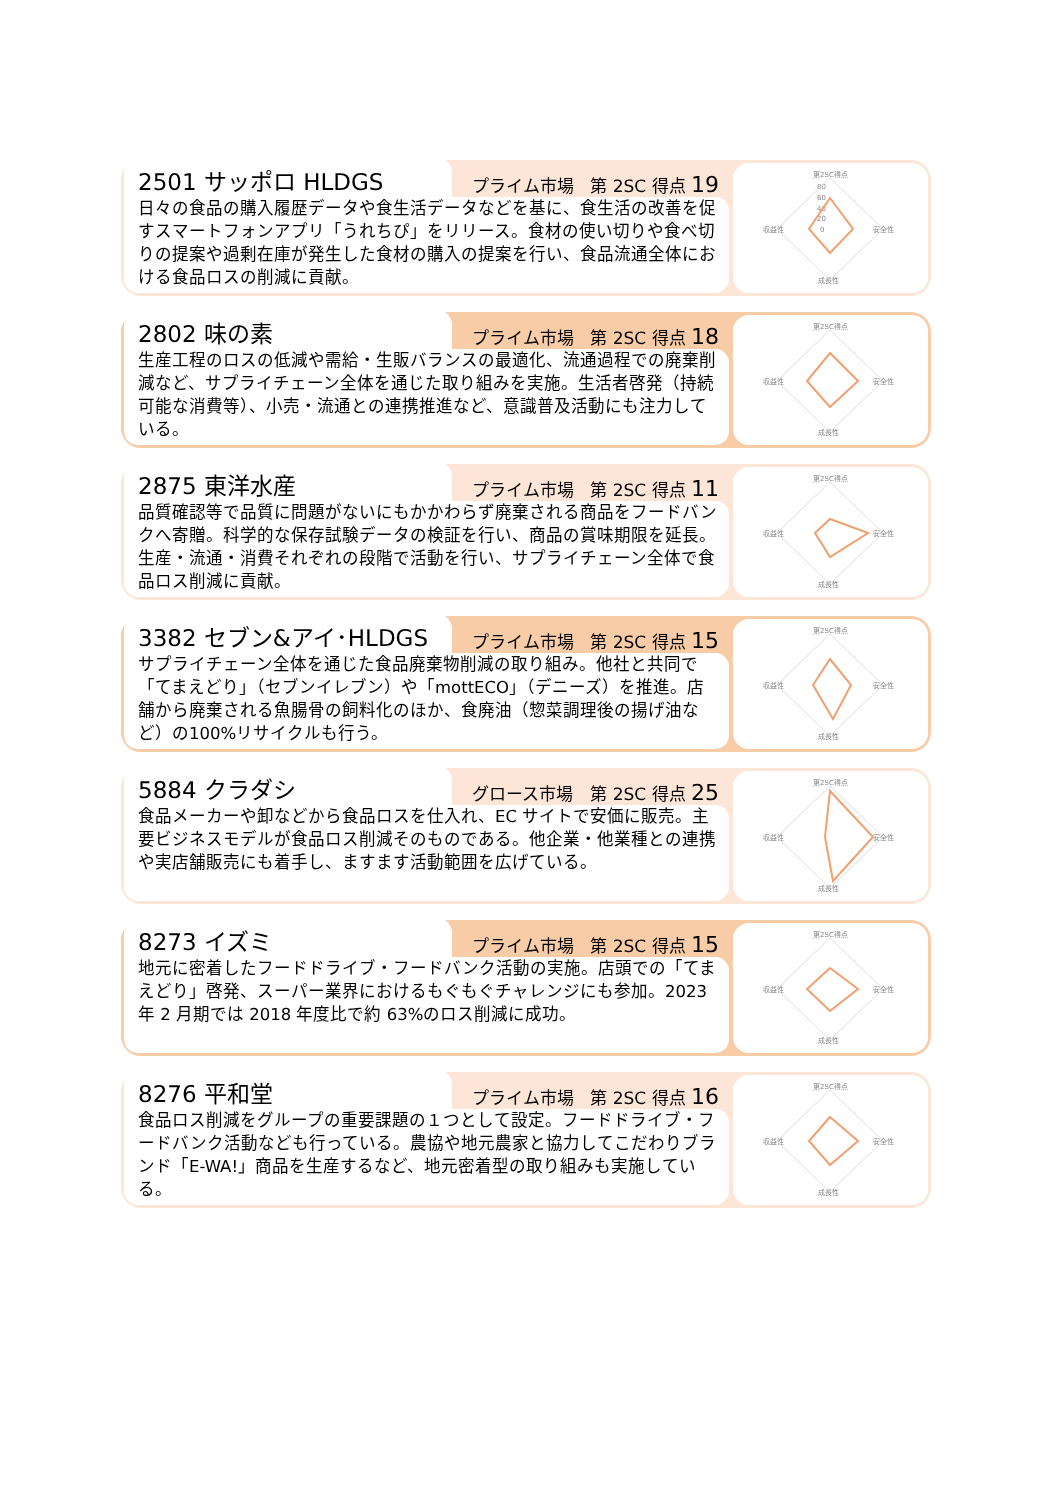2501 サッポロ HLDGS
プライム市場 第 2SC 得点 19
日々の食品の購入履歴データや食生活データなどを基に、食生活の改善を促すスマートフォンアプリ「うれちぴ」をリリース。食材の使い切りや食べ切りの提案や過剰在庫が発生した食材の購入の提案を行い、食品流通全体における食品ロスの削減に貢献。
第2SC得点
80
60
40
20
0
収益性
安全性
成長性
2802 味の素
プライム市場 第 2SC 得点 18
生産工程のロスの低減や需給・生販バランスの最適化、流通過程での廃棄削減など、サプライチェーン全体を通じた取り組みを実施。生活者啓発（持続可能な消費等）、小売・流通との連携推進など、意識普及活動にも注力している。
第2SC得点
収益性
安全性
成長性
2875 東洋水産
プライム市場 第 2SC 得点 11
品質確認等で品質に問題がないにもかかわらず廃棄される商品をフードバンクへ寄贈。科学的な保存試験データの検証を行い、商品の賞味期限を延長。生産・流通・消費それぞれの段階で活動を行い、サプライチェーン全体で食品ロス削減に貢献。
第2SC得点
収益性
安全性
成長性
3382 セブン&アイ･HLDGS
プライム市場 第 2SC 得点 15
サプライチェーン全体を通じた食品廃棄物削減の取り組み。他社と共同で「てまえどり」（セブンイレブン）や「mottECO」（デニーズ）を推進。店舗から廃棄される魚腸骨の飼料化のほか、食廃油（惣菜調理後の揚げ油など）の100%リサイクルも行う。
第2SC得点
収益性
安全性
成長性
5884 クラダシ
グロース市場 第 2SC 得点 25
食品メーカーや卸などから食品ロスを仕入れ、EC サイトで安価に販売。主要ビジネスモデルが食品ロス削減そのものである。他企業・他業種との連携や実店舗販売にも着手し、ますます活動範囲を広げている。
第2SC得点
収益性
安全性
成長性
8273 イズミ
プライム市場 第 2SC 得点 15
地元に密着したフードドライブ・フードバンク活動の実施。店頭での「てまえどり」啓発、スーパー業界におけるもぐもぐチャレンジにも参加。2023 年 2 月期では 2018 年度比で約 63%のロス削減に成功。
第2SC得点
収益性
安全性
成長性
8276 平和堂
プライム市場 第 2SC 得点 16
食品ロス削減をグループの重要課題の１つとして設定。フードドライブ・フードバンク活動なども行っている。農協や地元農家と協力してこだわりブランド「E-WA!」商品を生産するなど、地元密着型の取り組みも実施している。
第2SC得点
収益性
安全性
成長性